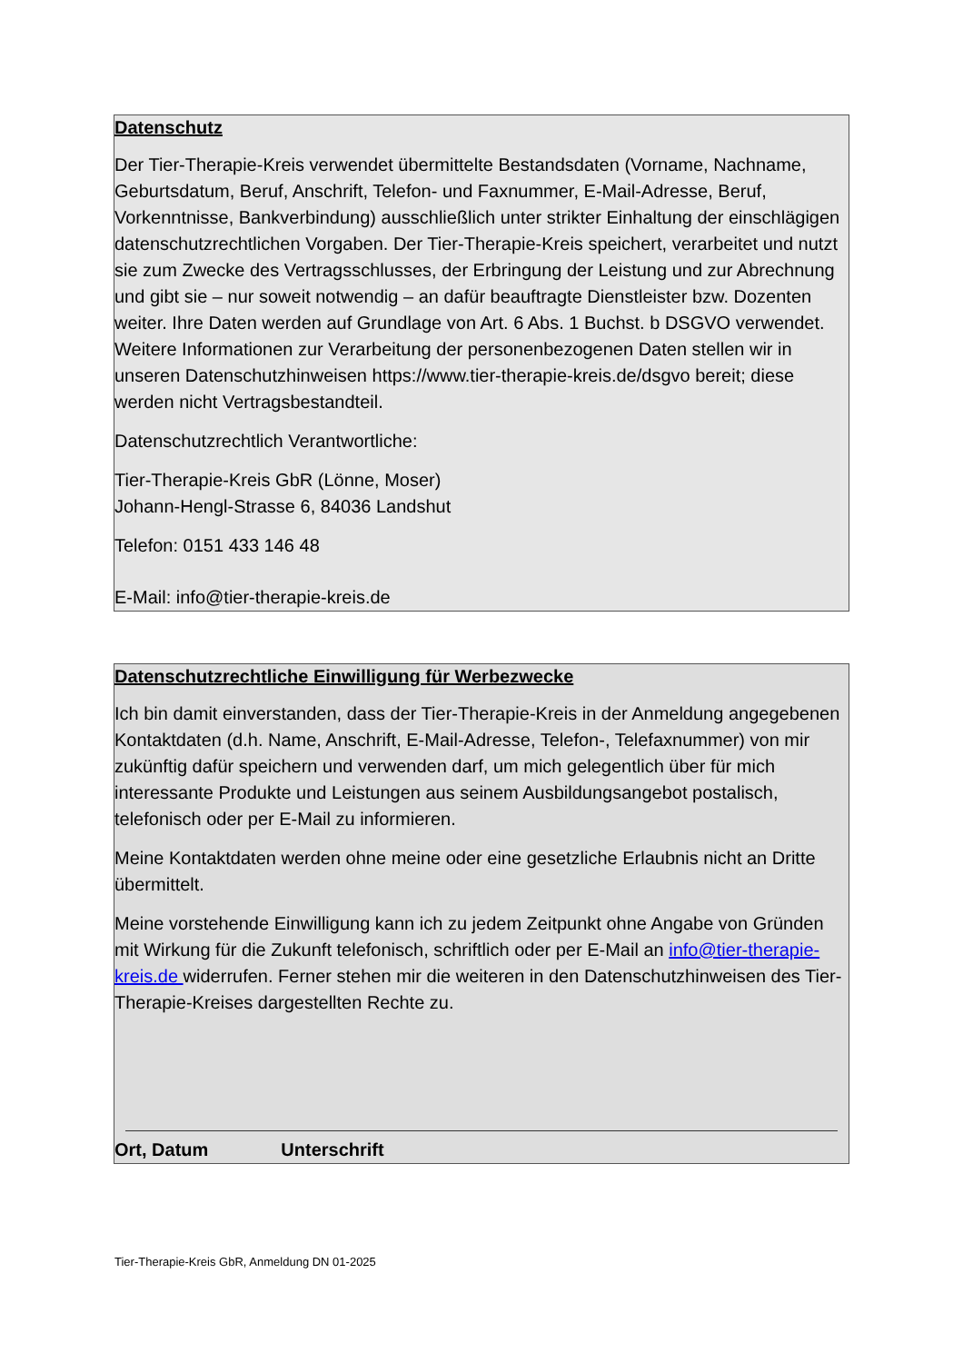Datenschutz
Der Tier-Therapie-Kreis verwendet übermittelte Bestandsdaten (Vorname, Nachname, Geburtsdatum, Beruf, Anschrift, Telefon- und Faxnummer, E-Mail-Adresse, Beruf, Vorkenntnisse, Bankverbindung) ausschließlich unter strikter Einhaltung der einschlägigen datenschutzrechtlichen Vorgaben. Der Tier-Therapie-Kreis speichert, verarbeitet und nutzt sie zum Zwecke des Vertragsschlusses, der Erbringung der Leistung und zur Abrechnung und gibt sie – nur soweit notwendig – an dafür beauftragte Dienstleister bzw. Dozenten weiter. Ihre Daten werden auf Grundlage von Art. 6 Abs. 1 Buchst. b DSGVO verwendet. Weitere Informationen zur Verarbeitung der personenbezogenen Daten stellen wir in unseren Datenschutzhinweisen https://www.tier-therapie-kreis.de/dsgvo bereit; diese werden nicht Vertragsbestandteil.
Datenschutzrechtlich Verantwortliche:
Tier-Therapie-Kreis GbR (Lönne, Moser)
Johann-Hengl-Strasse 6, 84036 Landshut
Telefon: 0151 433 146 48
E-Mail: info@tier-therapie-kreis.de
Datenschutzrechtliche Einwilligung für Werbezwecke
Ich bin damit einverstanden, dass der Tier-Therapie-Kreis in der Anmeldung angegebenen Kontaktdaten (d.h. Name, Anschrift, E-Mail-Adresse, Telefon-, Telefaxnummer) von mir zukünftig dafür speichern und verwenden darf, um mich gelegentlich über für mich interessante Produkte und Leistungen aus seinem Ausbildungsangebot postalisch, telefonisch oder per E-Mail zu informieren.
Meine Kontaktdaten werden ohne meine oder eine gesetzliche Erlaubnis nicht an Dritte übermittelt.
Meine vorstehende Einwilligung kann ich zu jedem Zeitpunkt ohne Angabe von Gründen mit Wirkung für die Zukunft telefonisch, schriftlich oder per E-Mail an info@tier-therapie-kreis.de widerrufen. Ferner stehen mir die weiteren in den Datenschutzhinweisen des Tier-Therapie-Kreises dargestellten Rechte zu.
Ort, Datum Unterschrift
Tier-Therapie-Kreis GbR, Anmeldung DN 01-2025